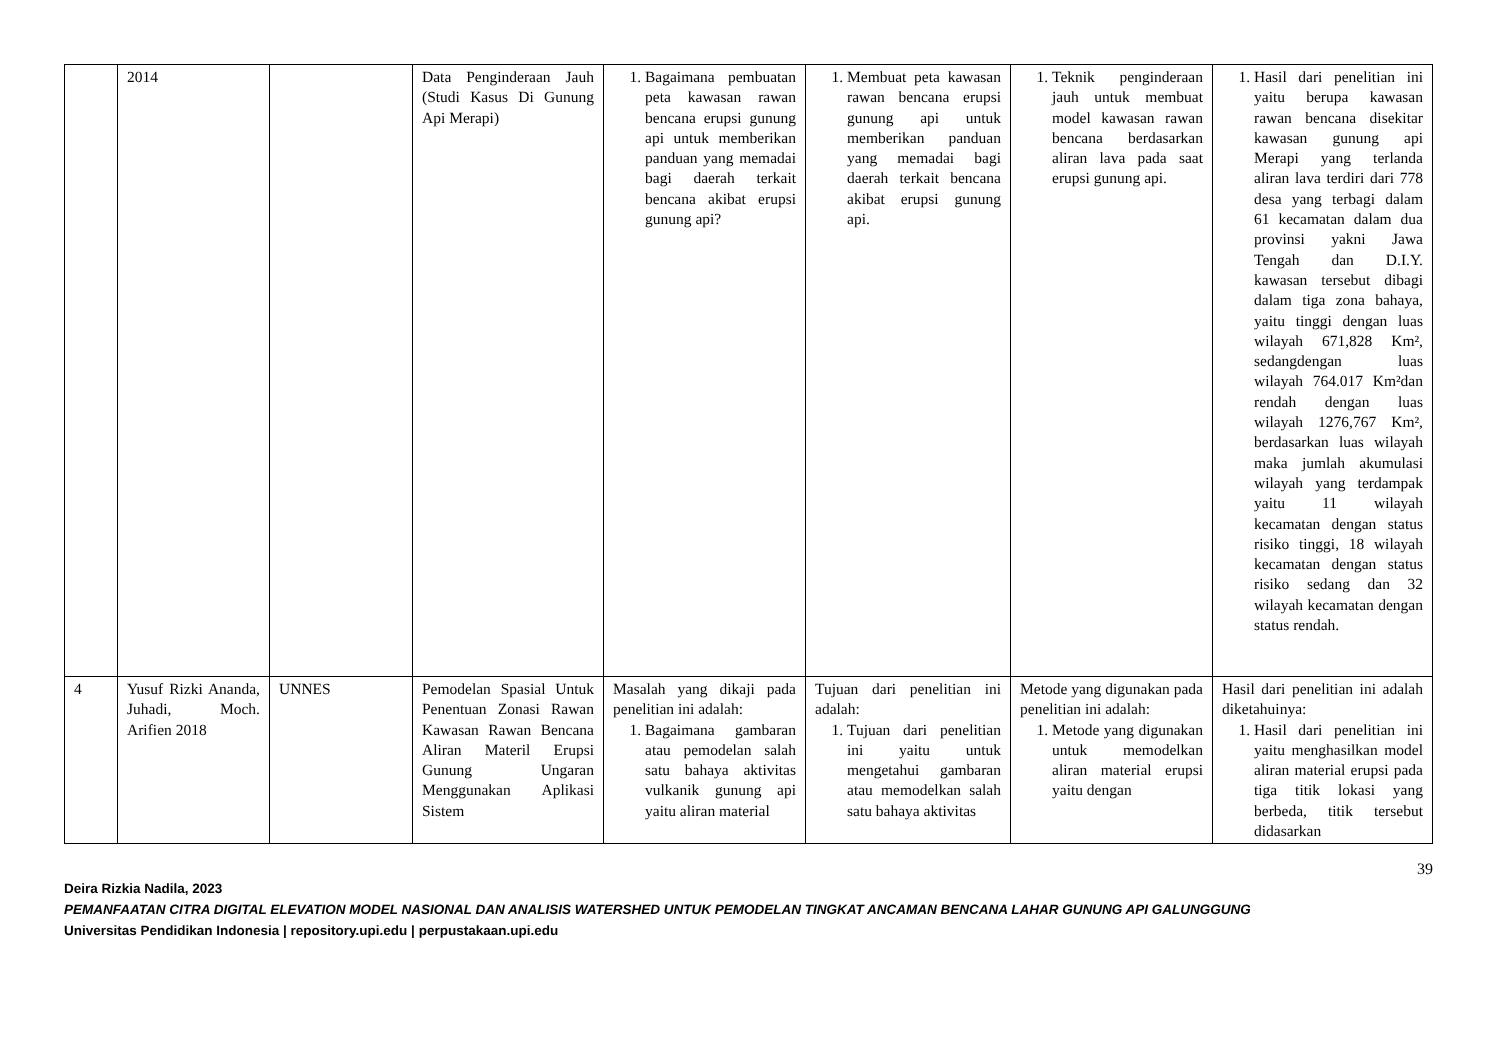| | 2014 | | Data Penginderaan Jauh (Studi Kasus Di Gunung Api Merapi) | 1. Bagaimana pembuatan peta kawasan rawan bencana erupsi gunung api untuk memberikan panduan yang memadai bagi daerah terkait bencana akibat erupsi gunung api? | 1. Membuat peta kawasan rawan bencana erupsi gunung api untuk memberikan panduan yang memadai bagi daerah terkait bencana akibat erupsi gunung api. | 1. Teknik penginderaan jauh untuk membuat model kawasan rawan bencana berdasarkan aliran lava pada saat erupsi gunung api. | 1. Hasil dari penelitian ini yaitu berupa kawasan rawan bencana disekitar kawasan gunung api Merapi yang terlanda aliran lava terdiri dari 778 desa yang terbagi dalam 61 kecamatan dalam dua provinsi yakni Jawa Tengah dan D.I.Y. kawasan tersebut dibagi dalam tiga zona bahaya, yaitu tinggi dengan luas wilayah 671,828 Km², sedangdengan luas wilayah 764.017 Km²dan rendah dengan luas wilayah 1276,767 Km², berdasarkan luas wilayah maka jumlah akumulasi wilayah yang terdampak yaitu 11 wilayah kecamatan dengan status risiko tinggi, 18 wilayah kecamatan dengan status risiko sedang dan 32 wilayah kecamatan dengan status rendah. |
| 4 | Yusuf Rizki Ananda, Juhadi, Moch. Arifien 2018 | UNNES | Pemodelan Spasial Untuk Penentuan Zonasi Rawan Kawasan Rawan Bencana Aliran Materil Erupsi Gunung Ungaran Menggunakan Aplikasi Sistem | Masalah yang dikaji pada penelitian ini adalah: 1. Bagaimana gambaran atau pemodelan salah satu bahaya aktivitas vulkanik gunung api yaitu aliran material | Tujuan dari penelitian ini adalah: 1. Tujuan dari penelitian ini yaitu untuk mengetahui gambaran atau memodelkan salah satu bahaya aktivitas | Metode yang digunakan pada penelitian ini adalah: 1. Metode yang digunakan untuk memodelkan aliran material erupsi yaitu dengan | Hasil dari penelitian ini adalah diketahuinya: 1. Hasil dari penelitian ini yaitu menghasilkan model aliran material erupsi pada tiga titik lokasi yang berbeda, titik tersebut didasarkan |
39
Deira Rizkia Nadila, 2023
PEMANFAATAN CITRA DIGITAL ELEVATION MODEL NASIONAL DAN ANALISIS WATERSHED UNTUK PEMODELAN TINGKAT ANCAMAN BENCANA LAHAR GUNUNG API GALUNGGUNG
Universitas Pendidikan Indonesia | repository.upi.edu | perpustakaan.upi.edu